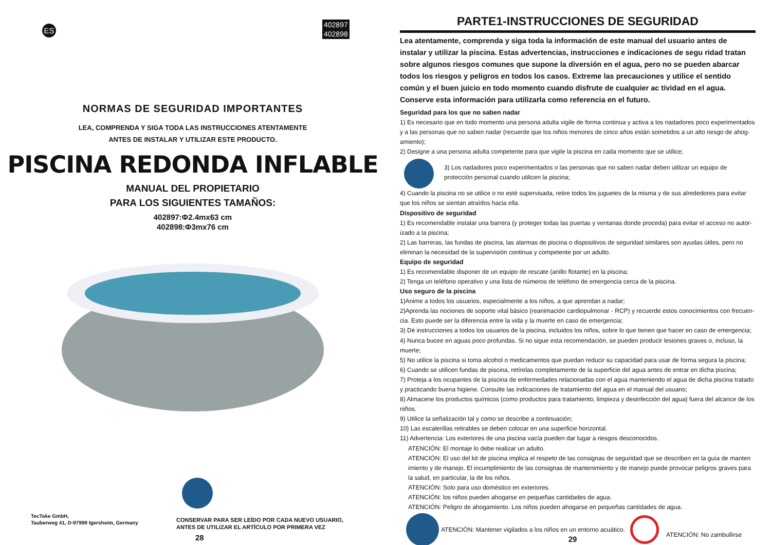ES
402897
402898
NORMAS DE SEGURIDAD IMPORTANTES
LEA, COMPRENDA Y SIGA TODA LAS INSTRUCCIONES ATENTAMENTE
ANTES DE INSTALAR Y UTILIZAR ESTE PRODUCTO.
PISCINA REDONDA INFLABLE
MANUAL DEL PROPIETARIO
PARA LOS SIGUIENTES TAMAÑOS:
402897:Φ2.4mx63 cm
402898:Φ3mx76 cm
TecTake GmbH,
Tauberweg 41, D-97999 Igersheim, Germany
CONSERVAR PARA SER LEÍDO POR CADA NUEVO USUARIO,
ANTES DE UTILIZAR EL ARTÍCULO POR PRIMERA VEZ
28
PARTE1-INSTRUCCIONES DE SEGURIDAD
Lea atentamente, comprenda y siga toda la información de este manual del usuario antes de instalar y utilizar la piscina. Estas advertencias, instrucciones e indicaciones de segu ridad tratan sobre algunos riesgos comunes que supone la diversión en el agua, pero no se pueden abarcar todos los riesgos y peligros en todos los casos. Extreme las precauciones y utilice el sentido común y el buen juicio en todo momento cuando disfrute de cualquier ac tividad en el agua. Conserve esta información para utilizarla como referencia en el futuro.
Seguridad para los que no saben nadar
1) Es necesario que en todo momento una persona adulta vigile de forma continua y activa a los nadadores poco experimentados y a las personas que no saben nadar (recuerde que los niños menores de cinco años están sometidos a un alto riesgo de ahog-amiento);
2) Designe a una persona adulta competente para que vigile la piscina en cada momento que se utilice;
3) Los nadadores poco experimentados o las personas que no saben nadar deben utilizar un equipo de protección personal cuando utilicen la piscina;
4) Cuando la piscina no se utilice o no esté supervisada, retire todos los juguetes de la misma y de sus alrededores para evitar que los niños se sientan atraídos hacia ella.
Dispositivo de seguridad
1) Es recomendable instalar una barrera (y proteger todas las puertas y ventanas donde proceda) para evitar el acceso no autor-izado a la piscina;
2) Las barreras, las fundas de piscina, las alarmas de piscina o dispositivos de seguridad similares son ayudas útiles, pero no eliminan la necesidad de la supervisión continua y competente por un adulto.
Equipo de seguridad
1) Es recomendable disponer de un equipo de rescate (anillo flotante) en la piscina;
2) Tenga un teléfono operativo y una lista de números de teléfono de emergencia cerca de la piscina.
Uso seguro de la piscina
1)Anime a todos los usuarios, especialmente a los niños, a que aprendan a nadar;
2)Aprenda las nociones de soporte vital básico (reanimación cardiopulmonar - RCP) y recuerde estos conocimientos con frecuen-cia. Esto puede ser la diferencia entre la vida y la muerte en caso de emergencia;
3) Dé instrucciones a todos los usuarios de la piscina, incluidos los niños, sobre lo que tienen que hacer en caso de emergencia;
4) Nunca bucee en aguas poco profundas. Si no sigue esta recomendación, se pueden producir lesiones graves o, incluso, la muerte;
5) No utilice la piscina si toma alcohol o medicamentos que puedan reducir su capacidad para usar de forma segura la piscina;
6) Cuando se utilicen fundas de piscina, retírelas completamente de la superficie del agua antes de entrar en dicha piscina;
7) Proteja a los ocupantes de la piscina de enfermedades relacionadas con el agua manteniendo el agua de dicha piscina tratado y practicando buena higiene. Consulte las indicaciones de tratamiento del agua en el manual del usuario;
8) Almacene los productos químicos (como productos para tratamiento, limpieza y desinfección del agua) fuera del alcance de los niños.
9) Utilice la señalización tal y como se describe a continuación;
10) Las escalerillas retirables se deben colocar en una superficie horizontal.
11) Advertencia: Los exteriores de una piscina vacía pueden dar lugar a riesgos desconocidos.
ATENCIÓN: El montaje lo debe realizar un adulto.
ATENCIÓN: El uso del kit de piscina implica el respeto de las consignas de seguridad que se describen en la guía de manten imiento y de manejo. El incumplimiento de las consignas de mantenimiento y de manejo puede provocar peligros graves para la salud, en particular, la de los niños.
ATENCIÓN: Solo para uso doméstico en exteriores.
ATENCIÓN: los niños pueden ahogarse en pequeñas cantidades de agua.
ATENCIÓN: Peligro de ahogamiento. Los niños pueden ahogarse en pequeñas cantidades de agua.
ATENCIÓN: Mantener vigilados a los niños en un entorno acuático.
ATENCIÓN: No zambullirse
29